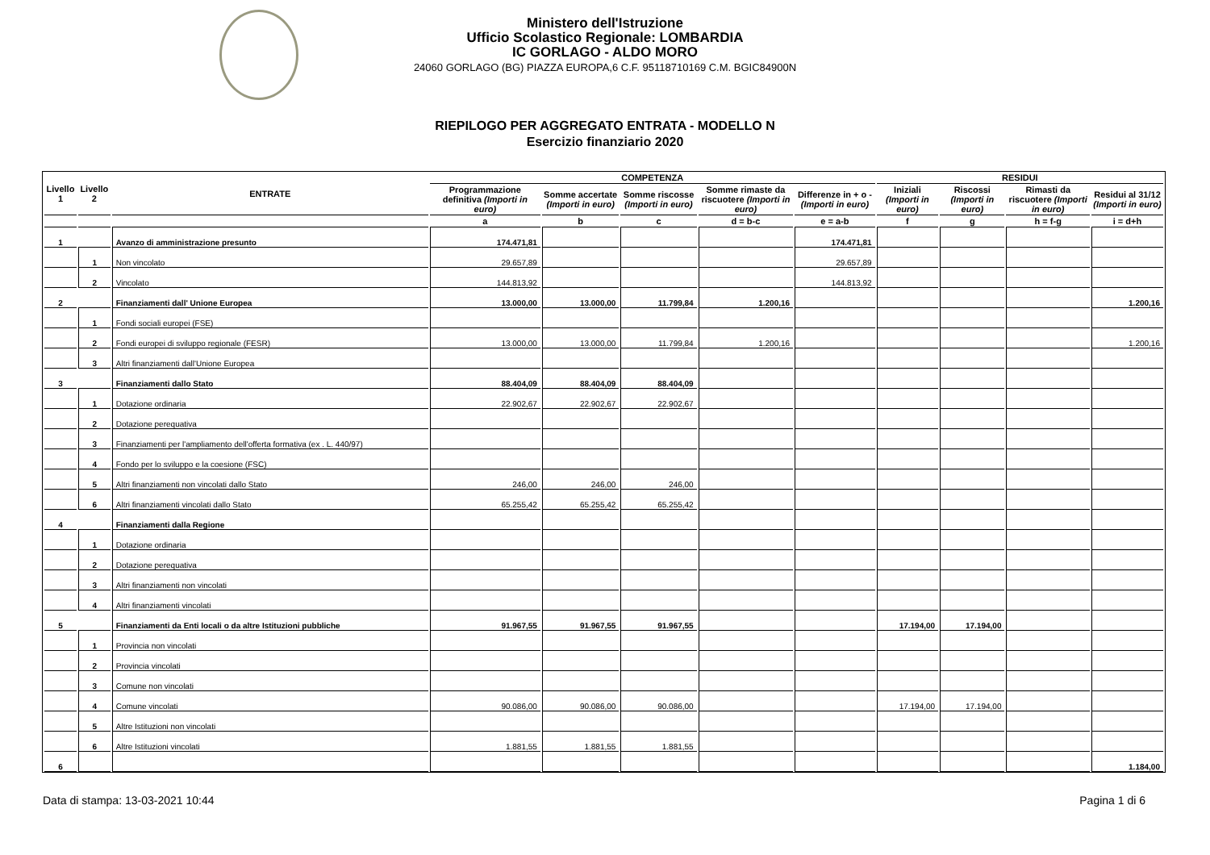Ministero dell'Istruzione
Ufficio Scolastico Regionale: LOMBARDIA
IC GORLAGO - ALDO MORO
24060 GORLAGO (BG) PIAZZA EUROPA,6 C.F. 95118710169 C.M. BGIC84900N
RIEPILOGO PER AGGREGATO ENTRATA - MODELLO N
Esercizio finanziario 2020
| Livello 1 | Livello 2 | ENTRATE | COMPETENZA | | | | | RESIDUI | | | |
| --- | --- | --- | --- | --- | --- | --- | --- | --- | --- | --- | --- |
| | | | Programmazione definitiva (Importi in euro) | Somme accertate (Importi in euro) | Somme riscosse (Importi in euro) | Somme rimaste da riscuotere (Importi in euro) | Differenze in + o - (Importi in euro) | Iniziali (Importi in euro) | Riscossi (Importi in euro) | Rimasti da riscuotere (Importi in euro) | Residui al 31/12 (Importi in euro) |
| | | | a | b | c | d = b-c | e = a-b | f | g | h = f-g | i = d+h |
| 1 | | Avanzo di amministrazione presunto | 174.471,81 | | | | 174.471,81 | | | | |
| | 1 | Non vincolato | 29.657,89 | | | | 29.657,89 | | | | |
| | 2 | Vincolato | 144.813,92 | | | | 144.813,92 | | | | |
| 2 | | Finanziamenti dall' Unione Europea | 13.000,00 | 13.000,00 | 11.799,84 | 1.200,16 | | | | | 1.200,16 |
| | 1 | Fondi sociali europei (FSE) | | | | | | | | | |
| | 2 | Fondi europei di sviluppo regionale (FESR) | 13.000,00 | 13.000,00 | 11.799,84 | 1.200,16 | | | | | 1.200,16 |
| | 3 | Altri finanziamenti dall'Unione Europea | | | | | | | | | |
| 3 | | Finanziamenti dallo Stato | 88.404,09 | 88.404,09 | 88.404,09 | | | | | | |
| | 1 | Dotazione ordinaria | 22.902,67 | 22.902,67 | 22.902,67 | | | | | | |
| | 2 | Dotazione perequativa | | | | | | | | | |
| | 3 | Finanziamenti per l'ampliamento dell'offerta formativa (ex . L. 440/97) | | | | | | | | | |
| | 4 | Fondo per lo sviluppo e la coesione (FSC) | | | | | | | | | |
| | 5 | Altri finanziamenti non vincolati dallo Stato | 246,00 | 246,00 | 246,00 | | | | | | |
| | 6 | Altri finanziamenti vincolati dallo Stato | 65.255,42 | 65.255,42 | 65.255,42 | | | | | | |
| 4 | | Finanziamenti dalla Regione | | | | | | | | | |
| | 1 | Dotazione ordinaria | | | | | | | | | |
| | 2 | Dotazione perequativa | | | | | | | | | |
| | 3 | Altri finanziamenti non vincolati | | | | | | | | | |
| | 4 | Altri finanziamenti vincolati | | | | | | | | | |
| 5 | | Finanziamenti da Enti locali o da altre Istituzioni pubbliche | 91.967,55 | 91.967,55 | 91.967,55 | | | 17.194,00 | 17.194,00 | | |
| | 1 | Provincia non vincolati | | | | | | | | | |
| | 2 | Provincia vincolati | | | | | | | | | |
| | 3 | Comune non vincolati | | | | | | | | | |
| | 4 | Comune vincolati | 90.086,00 | 90.086,00 | 90.086,00 | | | 17.194,00 | 17.194,00 | | |
| | 5 | Altre Istituzioni non vincolati | | | | | | | | | |
| | 6 | Altre Istituzioni vincolati | 1.881,55 | 1.881,55 | 1.881,55 | | | | | | |
| 6 | | | | | | | | | | | 1.184,00 |
Data di stampa: 13-03-2021 10:44 Pagina 1 di 6